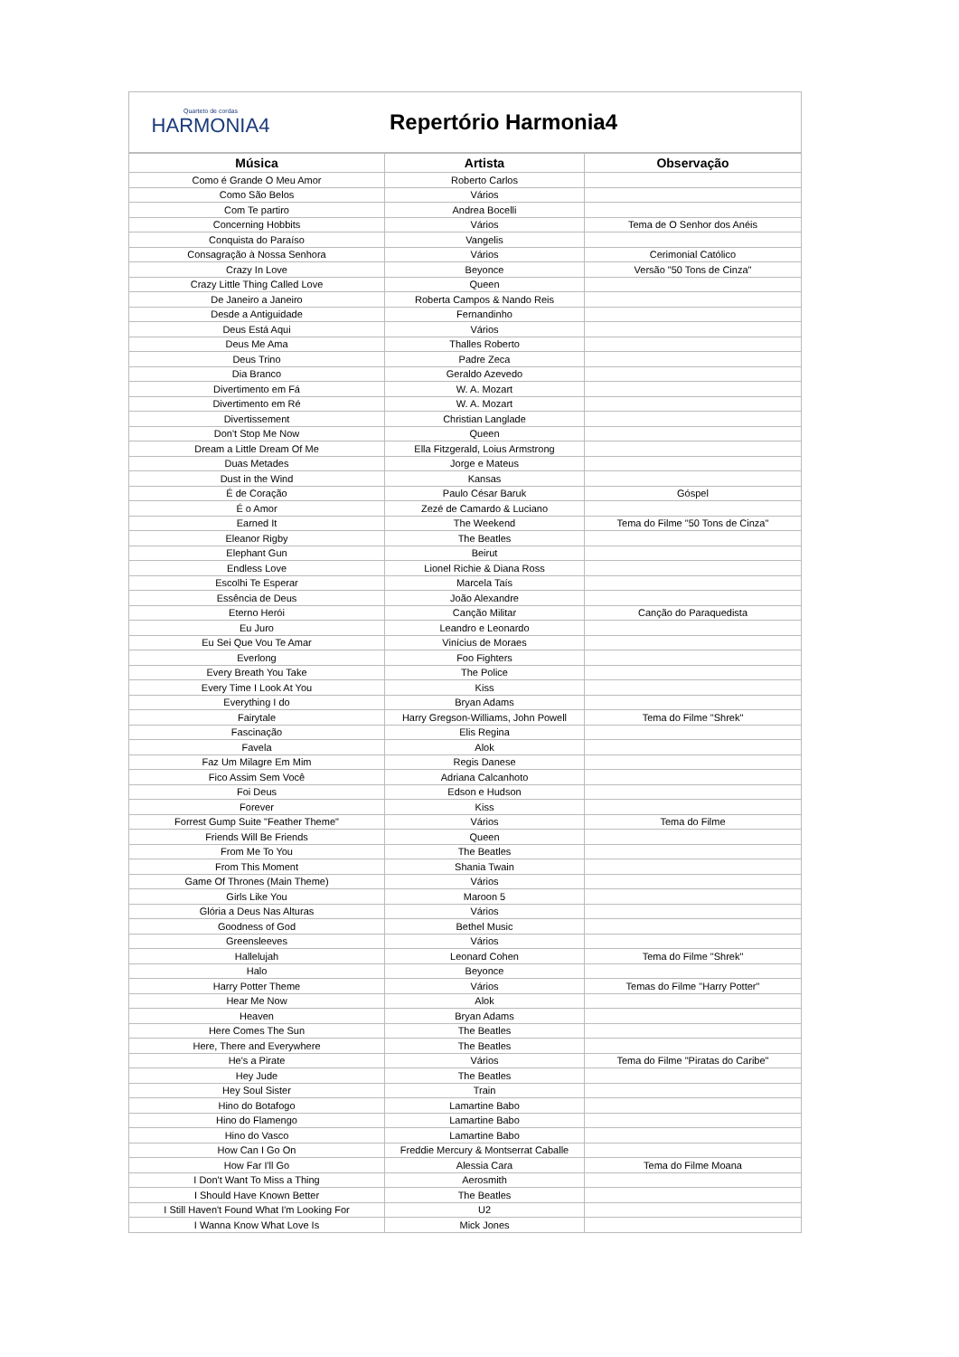Quarteto de cordas
HARMONIA4
Repertório Harmonia4
| Música | Artista | Observação |
| --- | --- | --- |
| Como é Grande O Meu Amor | Roberto Carlos | |
| Como São Belos | Vários | |
| Com Te partiro | Andrea Bocelli | |
| Concerning Hobbits | Vários | Tema de O Senhor dos Anéis |
| Conquista do Paraíso | Vangelis | |
| Consagração à Nossa Senhora | Vários | Cerimonial Católico |
| Crazy In Love | Beyonce | Versão "50 Tons de Cinza" |
| Crazy Little Thing Called Love | Queen | |
| De Janeiro a Janeiro | Roberta Campos & Nando Reis | |
| Desde a Antiguidade | Fernandinho | |
| Deus Está Aqui | Vários | |
| Deus Me Ama | Thalles Roberto | |
| Deus Trino | Padre Zeca | |
| Dia Branco | Geraldo Azevedo | |
| Divertimento em Fá | W. A. Mozart | |
| Divertimento em Ré | W. A. Mozart | |
| Divertissement | Christian Langlade | |
| Don't Stop Me Now | Queen | |
| Dream a Little Dream Of Me | Ella Fitzgerald, Loius Armstrong | |
| Duas Metades | Jorge e Mateus | |
| Dust in the Wind | Kansas | |
| É de Coração | Paulo César Baruk | Góspel |
| É o Amor | Zezé de Camardo & Luciano | |
| Earned It | The Weekend | Tema do Filme "50 Tons de Cinza" |
| Eleanor Rigby | The Beatles | |
| Elephant Gun | Beirut | |
| Endless Love | Lionel Richie & Diana Ross | |
| Escolhi Te Esperar | Marcela Taís | |
| Essência de Deus | João Alexandre | |
| Eterno Herói | Canção Militar | Canção do Paraquedista |
| Eu Juro | Leandro e Leonardo | |
| Eu Sei Que Vou Te Amar | Vinícius de Moraes | |
| Everlong | Foo Fighters | |
| Every Breath You Take | The Police | |
| Every Time I Look At You | Kiss | |
| Everything I do | Bryan Adams | |
| Fairytale | Harry Gregson-Williams, John Powell | Tema do Filme "Shrek" |
| Fascinação | Elis Regina | |
| Favela | Alok | |
| Faz Um Milagre Em Mim | Regis Danese | |
| Fico Assim Sem Você | Adriana Calcanhoto | |
| Foi Deus | Edson e Hudson | |
| Forever | Kiss | |
| Forrest Gump Suite "Feather Theme" | Vários | Tema do Filme |
| Friends Will Be Friends | Queen | |
| From Me To You | The Beatles | |
| From This Moment | Shania Twain | |
| Game Of Thrones (Main Theme) | Vários | |
| Girls Like You | Maroon 5 | |
| Glória a Deus Nas Alturas | Vários | |
| Goodness of God | Bethel Music | |
| Greensleeves | Vários | |
| Hallelujah | Leonard Cohen | Tema do Filme "Shrek" |
| Halo | Beyonce | |
| Harry Potter Theme | Vários | Temas do Filme "Harry Potter" |
| Hear Me Now | Alok | |
| Heaven | Bryan Adams | |
| Here Comes The Sun | The Beatles | |
| Here, There and Everywhere | The Beatles | |
| He's a Pirate | Vários | Tema do Filme "Piratas do Caribe" |
| Hey Jude | The Beatles | |
| Hey Soul Sister | Train | |
| Hino do Botafogo | Lamartine Babo | |
| Hino do Flamengo | Lamartine Babo | |
| Hino do Vasco | Lamartine Babo | |
| How Can I Go On | Freddie Mercury & Montserrat Caballe | |
| How Far I'll Go | Alessia Cara | Tema do Filme Moana |
| I Don't Want To Miss a Thing | Aerosmith | |
| I Should Have Known Better | The Beatles | |
| I Still Haven't Found What I'm Looking For | U2 | |
| I Wanna Know What Love Is | Mick Jones | |